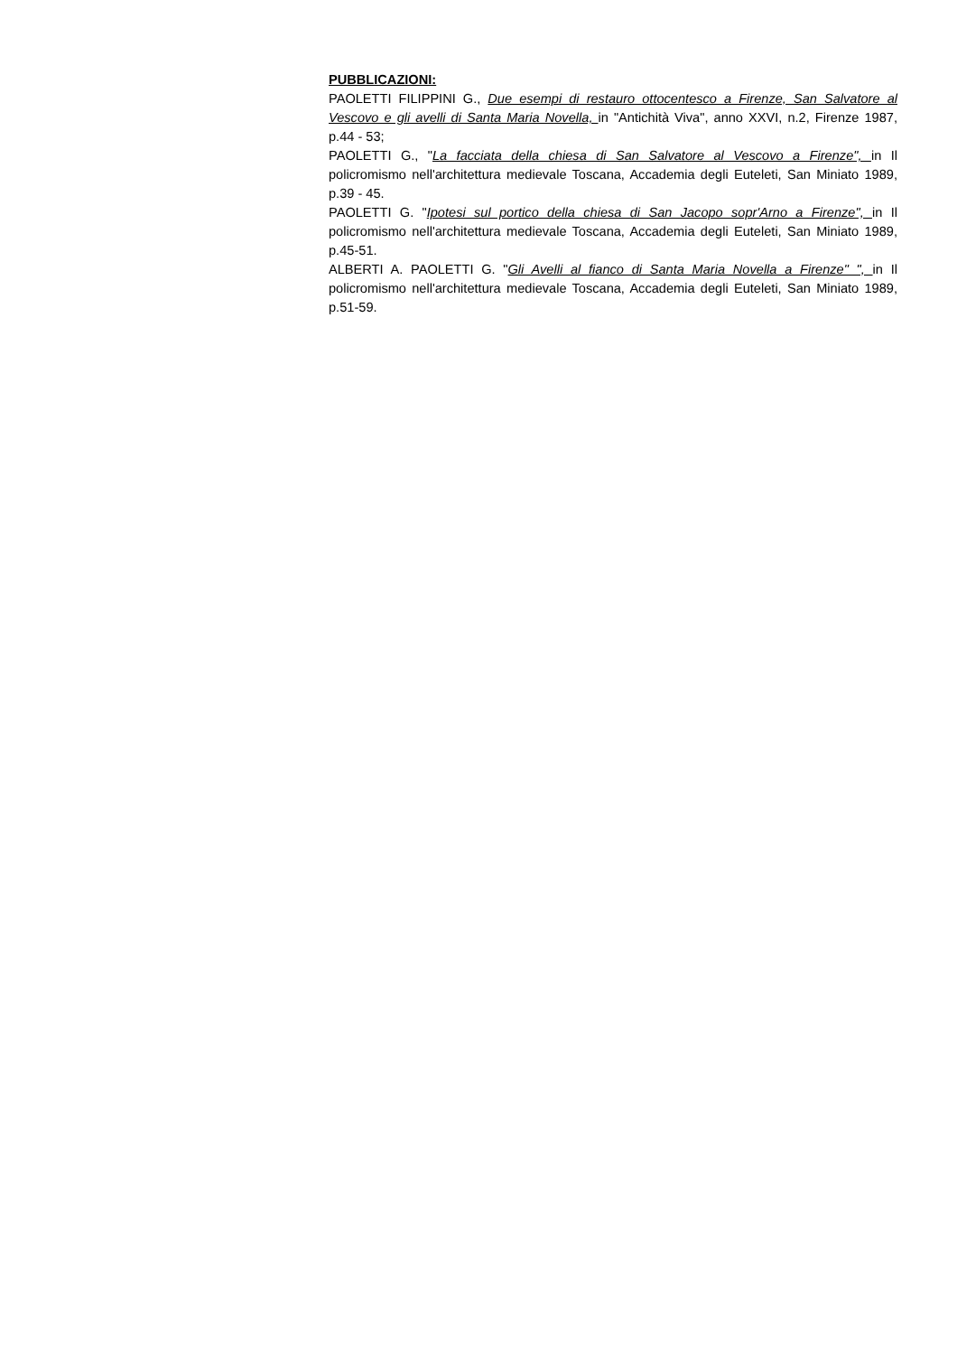PUBBLICAZIONI:
PAOLETTI FILIPPINI G., Due esempi di restauro ottocentesco a Firenze, San Salvatore al Vescovo e gli avelli di Santa Maria Novella, in "Antichità Viva", anno XXVI, n.2, Firenze 1987, p.44 - 53;
PAOLETTI G., "La facciata della chiesa di San Salvatore al Vescovo a Firenze", in Il policromismo nell'architettura medievale Toscana, Accademia degli Euteleti, San Miniato 1989, p.39 - 45.
PAOLETTI G. "Ipotesi sul portico della chiesa di San Jacopo sopr'Arno a Firenze", in Il policromismo nell'architettura medievale Toscana, Accademia degli Euteleti, San Miniato 1989, p.45-51.
ALBERTI A. PAOLETTI G. "Gli Avelli al fianco di Santa Maria Novella a Firenze" ", in Il policromismo nell'architettura medievale Toscana, Accademia degli Euteleti, San Miniato 1989, p.51-59.